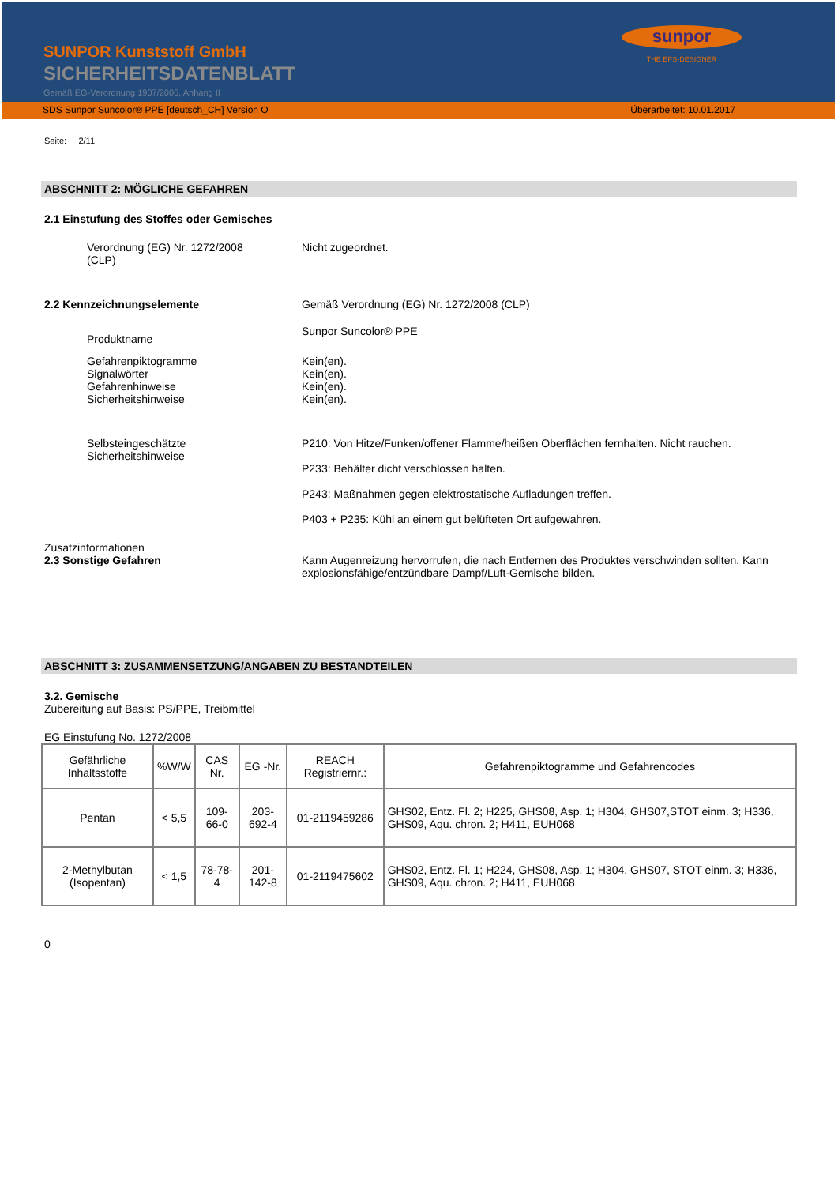SUNPOR Kunststoff GmbH
SICHERHEITSDATENBLATT
Gemäß EG-Verordnung 1907/2006, Anhang II
sunpor
THE EPS-DESIGNER
SDS Sunpor Suncolor® PPE [deutsch_CH] Version O Überarbeitet: 10.01.2017
Seite: 2/11
ABSCHNITT 2: MÖGLICHE GEFAHREN
2.1 Einstufung des Stoffes oder Gemisches
Verordnung (EG) Nr. 1272/2008
(CLP)
Nicht zugeordnet.
2.2 Kennzeichnungselemente Gemäß Verordnung (EG) Nr. 1272/2008 (CLP)
Produktname
Sunpor Suncolor® PPE
Gefahrenpiktogramme
Signalwörter
Gefahrenhinweise
Sicherheitshinweise
Kein(en).
Kein(en).
Kein(en).
Kein(en).
Selbsteingeschätzte
Sicherheitshinweise
P210: Von Hitze/Funken/offener Flamme/heißen Oberflächen fernhalten. Nicht rauchen.
P233: Behälter dicht verschlossen halten.
P243: Maßnahmen gegen elektrostatische Aufladungen treffen.
P403 + P235: Kühl an einem gut belüfteten Ort aufgewahren.
Zusatzinformationen
2.3 Sonstige Gefahren Kann Augenreizung hervorrufen, die nach Entfernen des Produktes verschwinden sollten. Kann explosionsfähige/entzündbare Dampf/Luft-Gemische bilden.
ABSCHNITT 3: ZUSAMMENSETZUNG/ANGABEN ZU BESTANDTEILEN
3.2. Gemische
Zubereitung auf Basis: PS/PPE, Treibmittel
EG Einstufung No. 1272/2008
| Gefährliche Inhaltsstoffe | %W/W | CAS Nr. | EG -Nr. | REACH Registriernr.: | Gefahrenpiktogramme und Gefahrencodes |
| Pentan | < 5,5 | 109-66-0 | 203-692-4 | 01-2119459286 | GHS02, Entz. Fl. 2; H225, GHS08, Asp. 1; H304, GHS07,STOT einm. 3; H336, GHS09, Aqu. chron. 2; H411, EUH068 |
| 2-Methylbutan (Isopentan) | < 1,5 | 78-78-4 | 201-142-8 | 01-2119475602 | GHS02, Entz. Fl. 1; H224, GHS08, Asp. 1; H304, GHS07, STOT einm. 3; H336, GHS09, Aqu. chron. 2; H411, EUH068 |
0